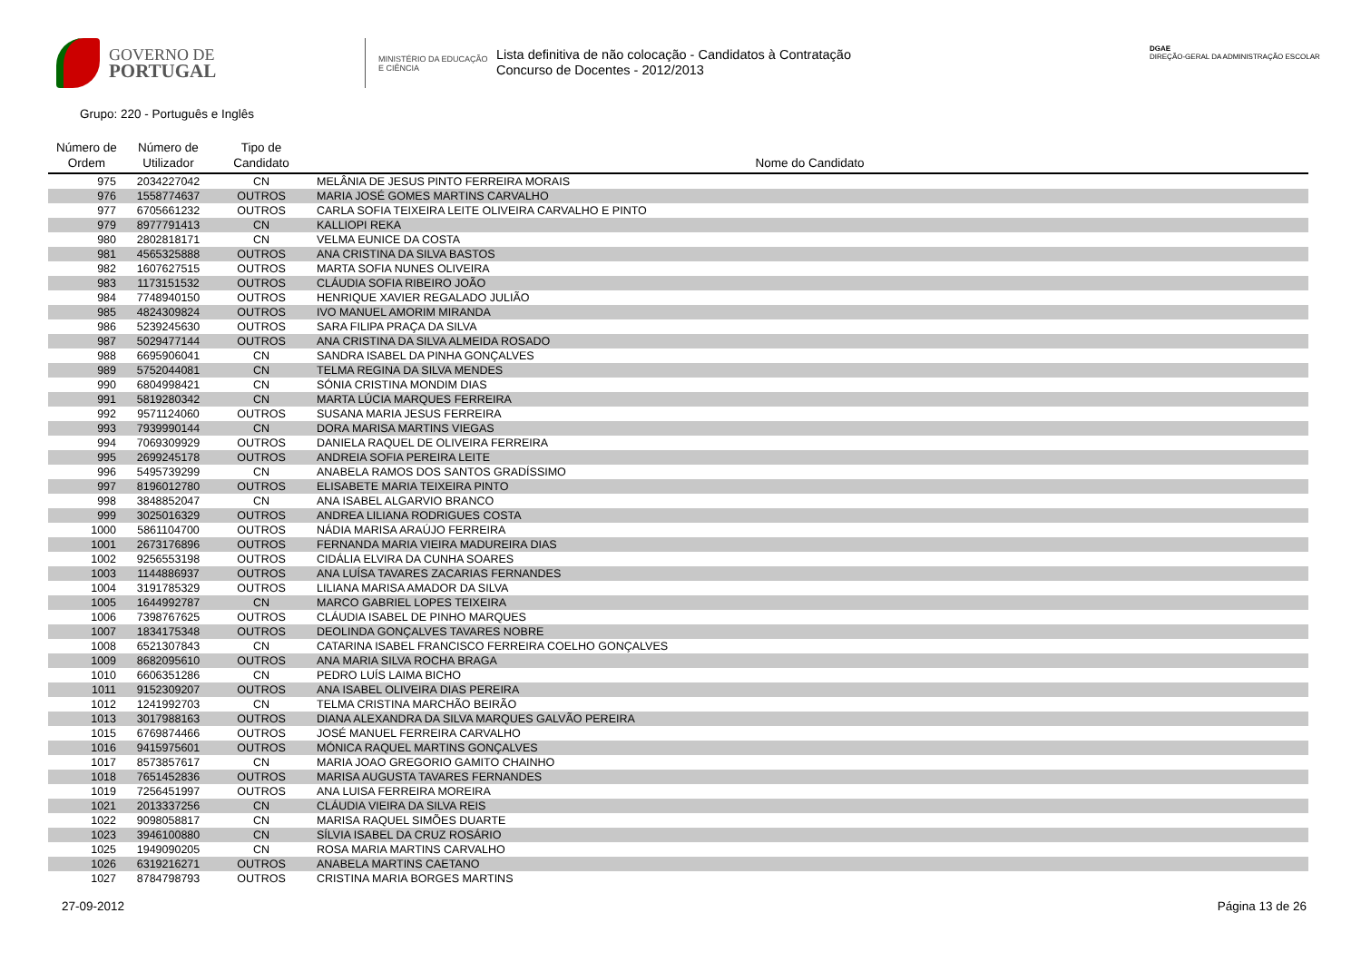GOVERNO DE
PORTUGAL
MINISTÉRIO DA EDUCAÇÃO
E CIÊNCIA
Lista definitiva de não colocação - Candidatos à Contratação
Concurso de Docentes - 2012/2013
DGAE
DIREÇÃO-GERAL DA ADMINISTRAÇÃO ESCOLAR
Grupo: 220 - Português e Inglês
| Número de Ordem | Número de Utilizador | Tipo de Candidato | Nome do Candidato |
| --- | --- | --- | --- |
| 975 | 2034227042 | CN | MELÂNIA DE JESUS PINTO FERREIRA MORAIS |
| 976 | 1558774637 | OUTROS | MARIA JOSÉ GOMES MARTINS CARVALHO |
| 977 | 6705661232 | OUTROS | CARLA SOFIA TEIXEIRA LEITE OLIVEIRA CARVALHO E PINTO |
| 979 | 8977791413 | CN | KALLIOPI REKA |
| 980 | 2802818171 | CN | VELMA EUNICE DA COSTA |
| 981 | 4565325888 | OUTROS | ANA CRISTINA DA SILVA BASTOS |
| 982 | 1607627515 | OUTROS | MARTA SOFIA NUNES OLIVEIRA |
| 983 | 1173151532 | OUTROS | CLÁUDIA SOFIA RIBEIRO JOÃO |
| 984 | 7748940150 | OUTROS | HENRIQUE XAVIER REGALADO JULIÃO |
| 985 | 4824309824 | OUTROS | IVO MANUEL AMORIM MIRANDA |
| 986 | 5239245630 | OUTROS | SARA FILIPA PRAÇA DA SILVA |
| 987 | 5029477144 | OUTROS | ANA CRISTINA DA SILVA ALMEIDA ROSADO |
| 988 | 6695906041 | CN | SANDRA ISABEL DA PINHA GONÇALVES |
| 989 | 5752044081 | CN | TELMA REGINA DA SILVA MENDES |
| 990 | 6804998421 | CN | SÓNIA CRISTINA MONDIM DIAS |
| 991 | 5819280342 | CN | MARTA LÚCIA MARQUES FERREIRA |
| 992 | 9571124060 | OUTROS | SUSANA MARIA JESUS FERREIRA |
| 993 | 7939990144 | CN | DORA MARISA MARTINS VIEGAS |
| 994 | 7069309929 | OUTROS | DANIELA RAQUEL DE OLIVEIRA FERREIRA |
| 995 | 2699245178 | OUTROS | ANDREIA SOFIA PEREIRA LEITE |
| 996 | 5495739299 | CN | ANABELA RAMOS DOS SANTOS GRADÍSSIMO |
| 997 | 8196012780 | OUTROS | ELISABETE MARIA TEIXEIRA PINTO |
| 998 | 3848852047 | CN | ANA ISABEL ALGARVIO BRANCO |
| 999 | 3025016329 | OUTROS | ANDREA LILIANA RODRIGUES COSTA |
| 1000 | 5861104700 | OUTROS | NÁDIA MARISA ARAÚJO FERREIRA |
| 1001 | 2673176896 | OUTROS | FERNANDA MARIA VIEIRA MADUREIRA DIAS |
| 1002 | 9256553198 | OUTROS | CIDÁLIA ELVIRA DA CUNHA SOARES |
| 1003 | 1144886937 | OUTROS | ANA LUÍSA TAVARES ZACARIAS FERNANDES |
| 1004 | 3191785329 | OUTROS | LILIANA MARISA AMADOR DA SILVA |
| 1005 | 1644992787 | CN | MARCO GABRIEL LOPES TEIXEIRA |
| 1006 | 7398767625 | OUTROS | CLÁUDIA ISABEL DE PINHO MARQUES |
| 1007 | 1834175348 | OUTROS | DEOLINDA GONÇALVES TAVARES NOBRE |
| 1008 | 6521307843 | CN | CATARINA ISABEL FRANCISCO FERREIRA COELHO GONÇALVES |
| 1009 | 8682095610 | OUTROS | ANA MARIA SILVA ROCHA BRAGA |
| 1010 | 6606351286 | CN | PEDRO LUÍS LAIMA BICHO |
| 1011 | 9152309207 | OUTROS | ANA ISABEL OLIVEIRA DIAS PEREIRA |
| 1012 | 1241992703 | CN | TELMA CRISTINA MARCHÃO BEIRÃO |
| 1013 | 3017988163 | OUTROS | DIANA ALEXANDRA DA SILVA MARQUES GALVÃO PEREIRA |
| 1015 | 6769874466 | OUTROS | JOSÉ MANUEL FERREIRA CARVALHO |
| 1016 | 9415975601 | OUTROS | MÓNICA RAQUEL MARTINS GONÇALVES |
| 1017 | 8573857617 | CN | MARIA JOAO GREGORIO GAMITO CHAINHO |
| 1018 | 7651452836 | OUTROS | MARISA AUGUSTA TAVARES FERNANDES |
| 1019 | 7256451997 | OUTROS | ANA LUISA FERREIRA MOREIRA |
| 1021 | 2013337256 | CN | CLÁUDIA VIEIRA DA SILVA REIS |
| 1022 | 9098058817 | CN | MARISA RAQUEL SIMÕES DUARTE |
| 1023 | 3946100880 | CN | SÍLVIA ISABEL DA CRUZ ROSÁRIO |
| 1025 | 1949090205 | CN | ROSA MARIA MARTINS CARVALHO |
| 1026 | 6319216271 | OUTROS | ANABELA MARTINS CAETANO |
| 1027 | 8784798793 | OUTROS | CRISTINA MARIA BORGES MARTINS |
27-09-2012 Página 13 de 26